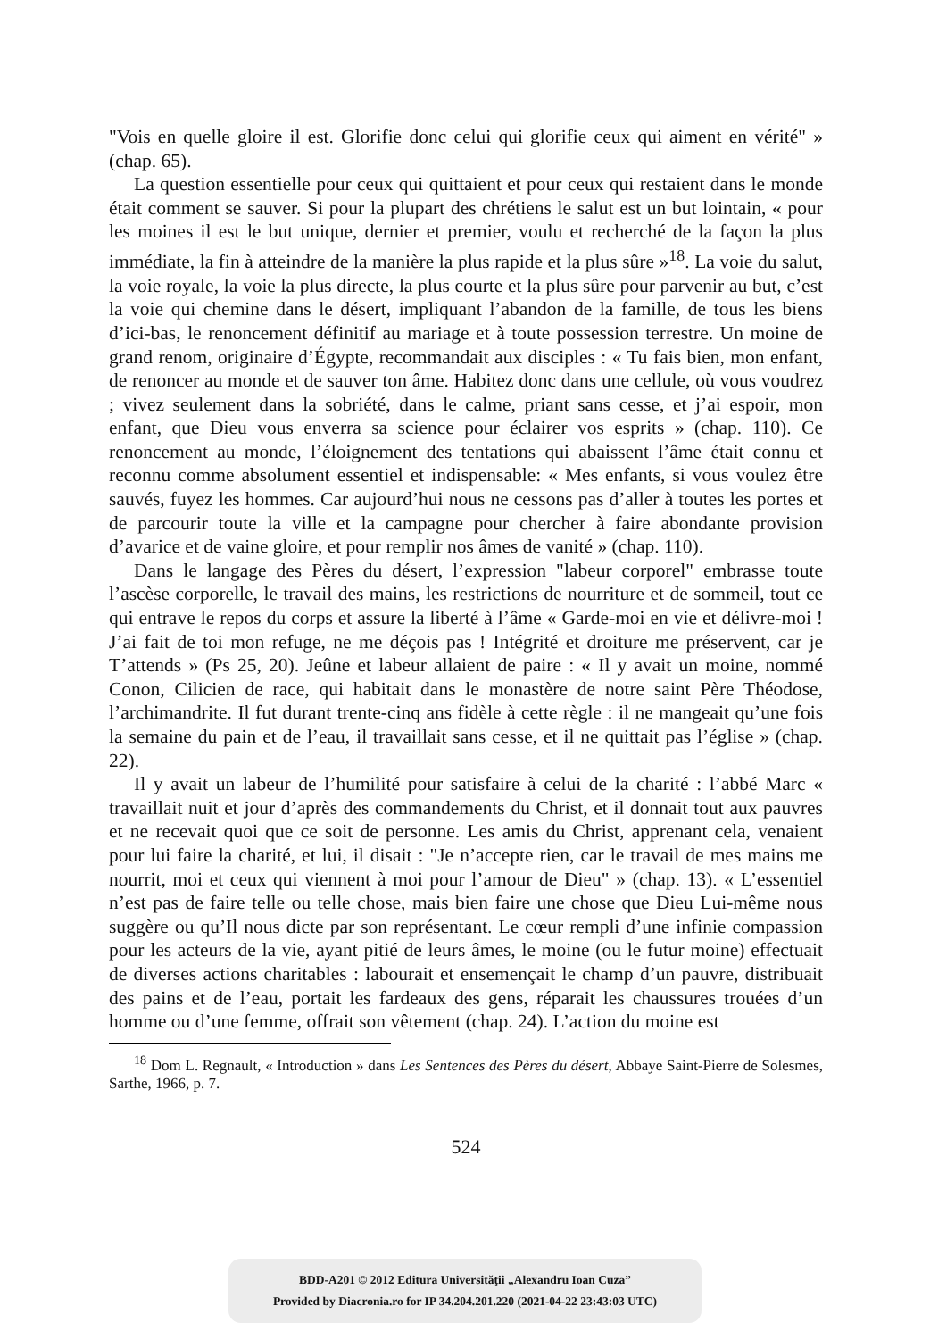"Vois en quelle gloire il est. Glorifie donc celui qui glorifie ceux qui aiment en vérité" » (chap. 65).
La question essentielle pour ceux qui quittaient et pour ceux qui restaient dans le monde était comment se sauver. Si pour la plupart des chrétiens le salut est un but lointain, « pour les moines il est le but unique, dernier et premier, voulu et recherché de la façon la plus immédiate, la fin à atteindre de la manière la plus rapide et la plus sûre »<sup>18</sup>. La voie du salut, la voie royale, la voie la plus directe, la plus courte et la plus sûre pour parvenir au but, c’est la voie qui chemine dans le désert, impliquant l’abandon de la famille, de tous les biens d’ici-bas, le renoncement définitif au mariage et à toute possession terrestre. Un moine de grand renom, originaire d’Égypte, recommandait aux disciples : « Tu fais bien, mon enfant, de renoncer au monde et de sauver ton âme. Habitez donc dans une cellule, où vous voudrez ; vivez seulement dans la sobriété, dans le calme, priant sans cesse, et j’ai espoir, mon enfant, que Dieu vous enverra sa science pour éclairer vos esprits » (chap. 110). Ce renoncement au monde, l’éloignement des tentations qui abaissent l’âme était connu et reconnu comme absolument essentiel et indispensable: « Mes enfants, si vous voulez être sauvés, fuyez les hommes. Car aujourd’hui nous ne cessons pas d’aller à toutes les portes et de parcourir toute la ville et la campagne pour chercher à faire abondante provision d’avarice et de vaine gloire, et pour remplir nos âmes de vanité » (chap. 110).
Dans le langage des Pères du désert, l’expression "labeur corporel" embrasse toute l’ascèse corporelle, le travail des mains, les restrictions de nourriture et de sommeil, tout ce qui entrave le repos du corps et assure la liberté à l’âme « Garde-moi en vie et délivre-moi ! J’ai fait de toi mon refuge, ne me déçois pas ! Intégrité et droiture me préservent, car je T’attends » (Ps 25, 20). Jeûne et labeur allaient de paire : « Il y avait un moine, nommé Conon, Cilicien de race, qui habitait dans le monastère de notre saint Père Théodose, l’archimandrite. Il fut durant trente-cinq ans fidèle à cette règle : il ne mangeait qu’une fois la semaine du pain et de l’eau, il travaillait sans cesse, et il ne quittait pas l’église » (chap. 22).
Il y avait un labeur de l’humilité pour satisfaire à celui de la charité : l’abbé Marc « travaillait nuit et jour d’après des commandements du Christ, et il donnait tout aux pauvres et ne recevait quoi que ce soit de personne. Les amis du Christ, apprenant cela, venaient pour lui faire la charité, et lui, il disait : "Je n’accepte rien, car le travail de mes mains me nourrit, moi et ceux qui viennent à moi pour l’amour de Dieu" » (chap. 13). « L’essentiel n’est pas de faire telle ou telle chose, mais bien faire une chose que Dieu Lui-même nous suggère ou qu’Il nous dicte par son représentant. Le cœur rempli d’une infinie compassion pour les acteurs de la vie, ayant pitié de leurs âmes, le moine (ou le futur moine) effectuait de diverses actions charitables : labourait et ensemençait le champ d’un pauvre, distribuait des pains et de l’eau, portait les fardeaux des gens, réparait les chaussures trouées d’un homme ou d’une femme, offrait son vêtement (chap. 24). L’action du moine est
<sup>18</sup> Dom L. Regnault, « Introduction » dans Les Sentences des Pères du désert, Abbaye Saint-Pierre de Solesmes, Sarthe, 1966, p. 7.
524
BDD-A201 © 2012 Editura Universităţii „Alexandru Ioan Cuza”
Provided by Diacronia.ro for IP 34.204.201.220 (2021-04-22 23:43:03 UTC)